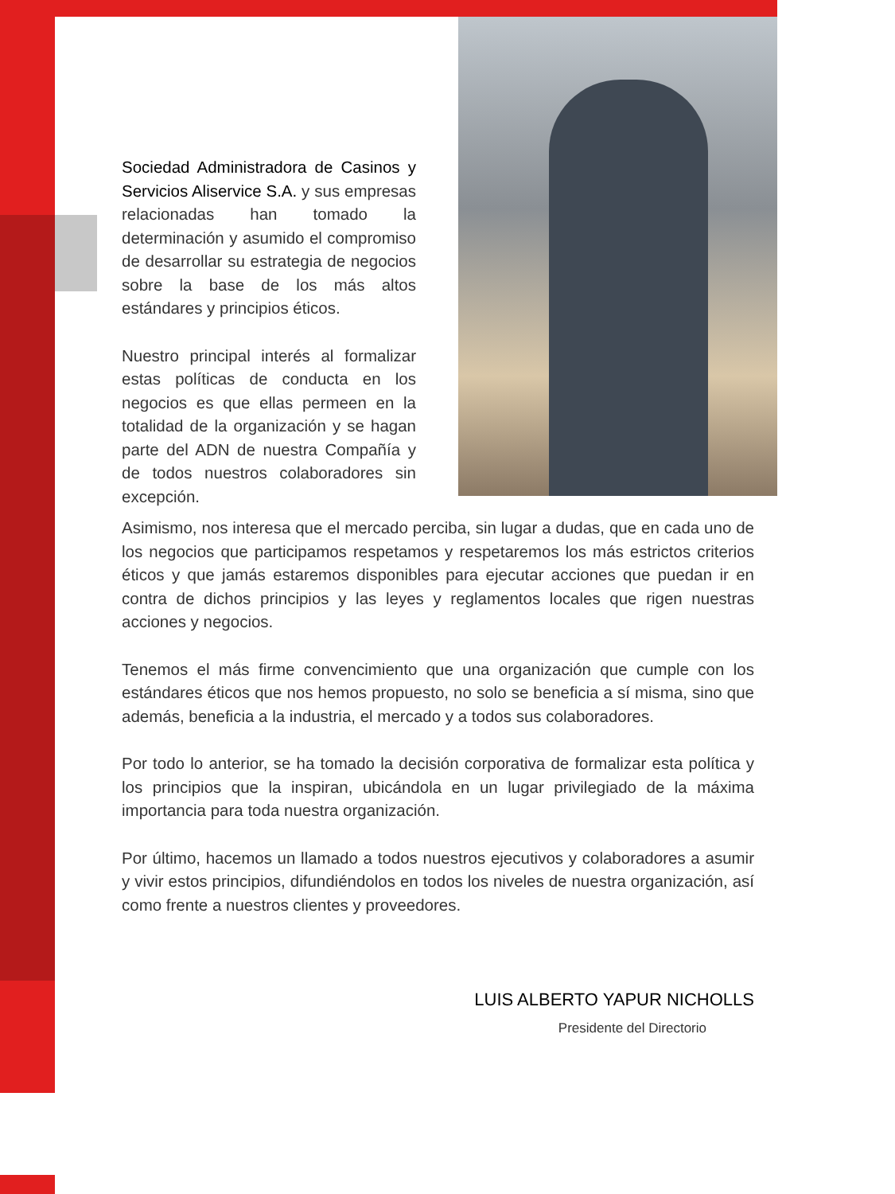Sociedad Administradora de Casinos y Servicios Aliservice S.A. y sus empresas relacionadas han tomado la determinación y asumido el compromiso de desarrollar su estrategia de negocios sobre la base de los más altos estándares y principios éticos.
Nuestro principal interés al formalizar estas políticas de conducta en los negocios es que ellas permeen en la totalidad de la organización y se hagan parte del ADN de nuestra Compañía y de todos nuestros colaboradores sin excepción.
Asimismo, nos interesa que el mercado perciba, sin lugar a dudas, que en cada uno de los negocios que participamos respetamos y respetaremos los más estrictos criterios éticos y que jamás estaremos disponibles para ejecutar acciones que puedan ir en contra de dichos principios y las leyes y reglamentos locales que rigen nuestras acciones y negocios.
Tenemos el más firme convencimiento que una organización que cumple con los estándares éticos que nos hemos propuesto, no solo se beneficia a sí misma, sino que además, beneficia a la industria, el mercado y a todos sus colaboradores.
Por todo lo anterior, se ha tomado la decisión corporativa de formalizar esta política y los principios que la inspiran, ubicándola en un lugar privilegiado de la máxima importancia para toda nuestra organización.
Por último, hacemos un llamado a todos nuestros ejecutivos y colaboradores a asumir y vivir estos principios, difundiéndolos en todos los niveles de nuestra organización, así como frente a nuestros clientes y proveedores.
LUIS ALBERTO YAPUR NICHOLLS
Presidente del Directorio